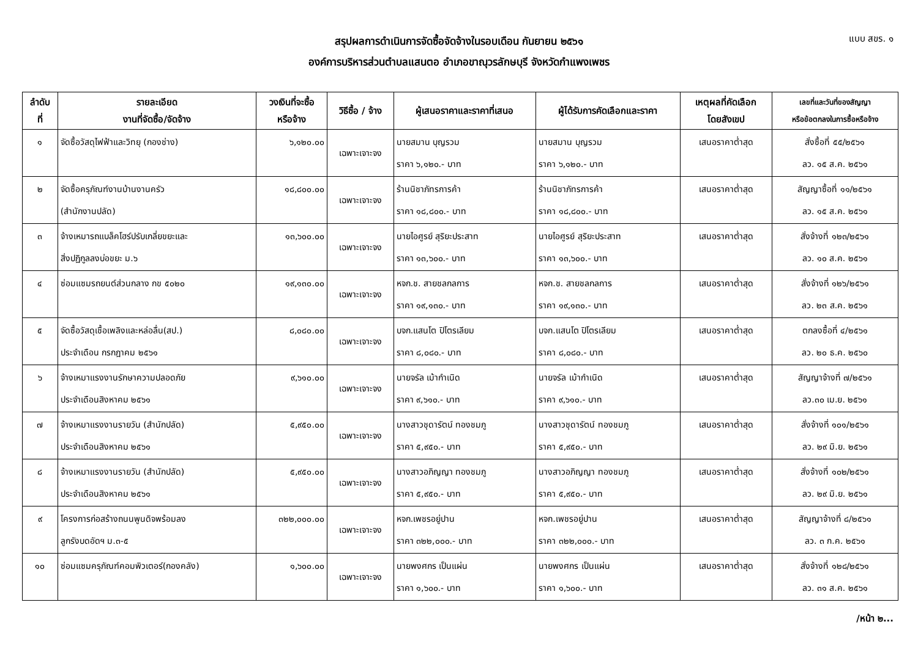สรุปผลการดำเนินการจัดซื้อจัดจ้างในรอบเดือน กันยายน ๒๕๖๑
องค์การบริหารส่วนตำบลแสนตอ อำเภอขาณุวรลักษบุรี จังหวัดกำแพงเพชร
แบบ สขร. ๑
| ลำดับ ที่ | รายละเอียด งานที่จัดซื้อ/จัดจ้าง | วงเงินที่จะซื้อ หรือจ้าง | วิธีซื้อ / จ้าง | ผู้เสนอราคาและราคาที่เสนอ | ผู้ได้รับการคัดเลือกและราคา | เหตุผลที่คัดเลือก โดยสังเขป | เลขที่และวันที่ของสัญญา หรือข้อตกลงในการซื้อหรือจ้าง |
| --- | --- | --- | --- | --- | --- | --- | --- |
| ๑ | จัดซื้อวัสดุไฟฟ้าและวิทยุ (กองช่าง) | ๖,๑๒๐.๐๐ | เฉพาะเจาะจง | นายสมาน บุญรวม ราคา ๖,๑๒๐.- บาท | นายสมาน บุญรวม ราคา ๖,๑๒๐.- บาท | เสนอราคาต่ำสุด | สั่งซื้อที่ ๕๕/๒๕๖๑ ลว. ๑๕ ส.ค. ๒๕๖๑ |
| ๒ | จัดซื้อครุภัณฑ์งานบ้านงานครัว (สำนักงานปลัด) | ๑๘,๘๐๐.๐๐ | เฉพาะเจาะจง | ร้านนิชาภัทรการค้า ราคา ๑๘,๘๐๐.- บาท | ร้านนิชาภัทรการค้า ราคา ๑๘,๘๐๐.- บาท | เสนอราคาต่ำสุด | สัญญาซื้อที่ ๑๑/๒๕๖๑ ลว. ๑๕ ส.ค. ๒๕๖๑ |
| ๓ | จ้างเหมารถแบล็คโฮร์ปรับเกลี่ยขยะและ สิ่งปฏิกูลลงบ่อขยะ ม.๖ | ๑๓,๖๐๐.๐๐ | เฉพาะเจาะจง | นายไอศูรย์ สุริยะประสาท ราคา ๑๓,๖๐๐.- บาท | นายไอศูรย์ สุริยะประสาท ราคา ๑๓,๖๐๐.- บาท | เสนอราคาต่ำสุด | สั่งจ้างที่ ๑๒๓/๒๕๖๑ ลว. ๑๐ ส.ค. ๒๕๖๑ |
| ๔ | ซ่อมแซมรถยนต์ส่วนกลาง กข ๕๐๒๐ | ๑๙,๑๓๐.๐๐ | เฉพาะเจาะจง | หจก.ช. สายชลกลการ ราคา ๑๙,๑๓๐.- บาท | หจก.ช. สายชลกลการ ราคา ๑๙,๑๓๐.- บาท | เสนอราคาต่ำสุด | สั่งจ้างที่ ๑๒๖/๒๕๖๑ ลว. ๒๓ ส.ค. ๒๕๖๑ |
| ๕ | จัดซื้อวัสดุเชื้อเพลิงและหล่อลื่น(สป.) ประจำเดือน กรกฎาคม ๒๕๖๑ | ๘,๐๘๐.๐๐ | เฉพาะเจาะจง | บจก.แสนโต ปิโตรเลียม ราคา ๘,๐๘๐.- บาท | บจก.แสนโต ปิโตรเลียม ราคา ๘,๐๘๐.- บาท | เสนอราคาต่ำสุด | ตกลงซื้อที่ ๔/๒๕๖๑ ลว. ๒๐ ธ.ค. ๒๕๖๐ |
| ๖ | จ้างเหมาแรงงานรักษาความปลอดภัย ประจำเดือนสิงหาคม ๒๕๖๑ | ๙,๖๑๐.๐๐ | เฉพาะเจาะจง | นายจรัล เม้ากำเนิด ราคา ๙,๖๑๐.- บาท | นายจรัล เม้ากำเนิด ราคา ๙,๖๑๐.- บาท | เสนอราคาต่ำสุด | สัญญาจ้างที่ ๗/๒๕๖๑ ลว.๓๐ เม.ย. ๒๕๖๑ |
| ๗ | จ้างเหมาแรงงานรายวัน (สำนักปลัด) ประจำเดือนสิงหาคม ๒๕๖๑ | ๕,๙๕๐.๐๐ | เฉพาะเจาะจง | นางสาวชุดารัตน์ ทองชมภู ราคา ๕,๙๕๐.- บาท | นางสาวชุดารัตน์ ทองชมภู ราคา ๕,๙๕๐.- บาท | เสนอราคาต่ำสุด | สั่งจ้างที่ ๑๐๑/๒๕๖๑ ลว. ๒๙ มิ.ย. ๒๕๖๑ |
| ๘ | จ้างเหมาแรงงานรายวัน (สำนักปลัด) ประจำเดือนสิงหาคม ๒๕๖๑ | ๕,๙๕๐.๐๐ | เฉพาะเจาะจง | นางสาวอภิญญา ทองชมภู ราคา ๕,๙๕๐.- บาท | นางสาวอภิญญา ทองชมภู ราคา ๕,๙๕๐.- บาท | เสนอราคาต่ำสุด | สั่งจ้างที่ ๑๐๒/๒๕๖๑ ลว. ๒๙ มิ.ย. ๒๕๖๑ |
| ๙ | โครงการก่อสร้างถนนพูนดิจพร้อมลง ลูกรังบดอัดฯ ม.๓-๕ | ๓๒๒,๐๐๐.๐๐ | เฉพาะเจาะจง | หจก.เพชรอยู่ปาน ราคา ๓๒๒,๐๐๐.- บาท | หจก.เพชรอยู่ปาน ราคา ๓๒๒,๐๐๐.- บาท | เสนอราคาต่ำสุด | สัญญาจ้างที่ ๘/๒๕๖๑ ลว. ๓ ก.ค. ๒๕๖๑ |
| ๑๐ | ซ่อมแซมครุภัณฑ์คอมพิวเตอร์(กองคลัง) | ๑,๖๐๐.๐๐ | เฉพาะเจาะจง | นายพงศกร เป็นแผ่น ราคา ๑,๖๐๐.- บาท | นายพงศกร เป็นแผ่น ราคา ๑,๖๐๐.- บาท | เสนอราคาต่ำสุด | สั่งจ้างที่ ๑๒๘/๒๕๖๑ ลว. ๓๑ ส.ค. ๒๕๖๑ |
/หน้า ๒...